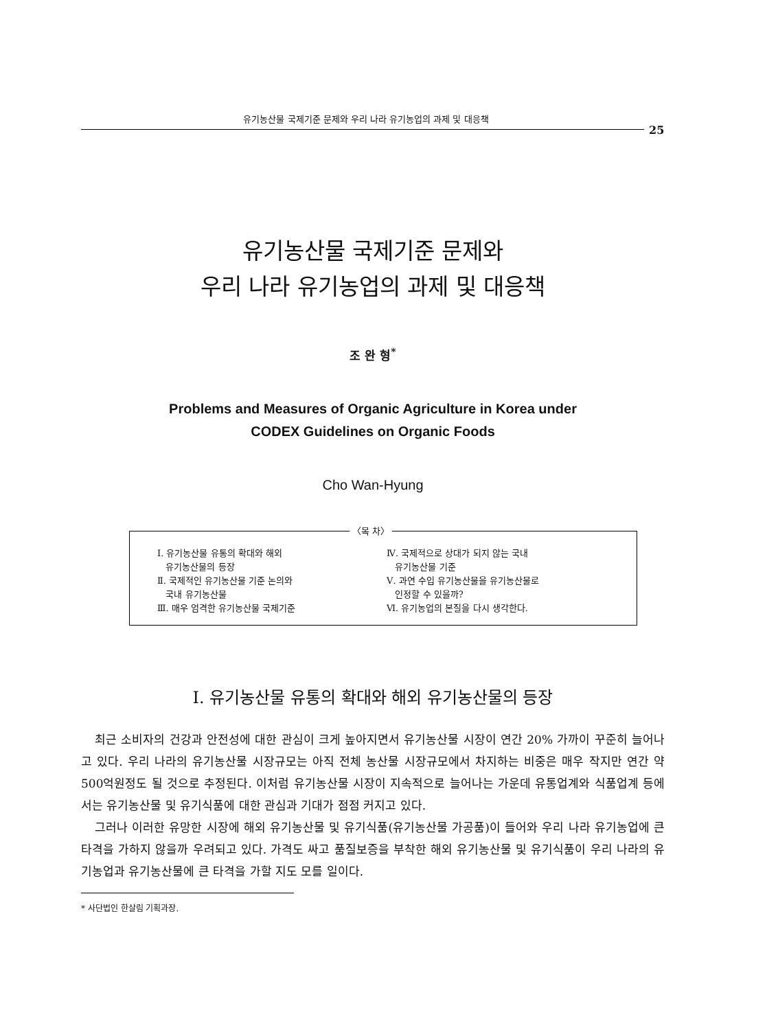유기농산물 국제기준 문제와 우리 나라 유기농업의 과제 및 대응책
25
유기농산물 국제기준 문제와
우리 나라 유기농업의 과제 및 대응책
조 완 형<sup>*</sup>
Problems and Measures of Organic Agriculture in Korea under
CODEX Guidelines on Organic Foods
Cho Wan-Hyung
〈목 차〉
Ⅰ. 유기농산물 유통의 확대와 해외
유기농산물의 등장
Ⅱ. 국제적인 유기농산물 기준 논의와
국내 유기농산물
Ⅲ. 매우 엄격한 유기농산물 국제기준
Ⅳ. 국제적으로 상대가 되지 않는 국내
유기농산물 기준
Ⅴ. 과연 수입 유기농산물을 유기농산물로
인정할 수 있을까?
Ⅵ. 유기농업의 본질을 다시 생각한다.
Ⅰ. 유기농산물 유통의 확대와 해외 유기농산물의 등장
최근 소비자의 건강과 안전성에 대한 관심이 크게 높아지면서 유기농산물 시장이 연간 20% 가까이 꾸준히 늘어나고 있다. 우리 나라의 유기농산물 시장규모는 아직 전체 농산물 시장규모에서 차지하는 비중은 매우 작지만 연간 약 500억원정도 될 것으로 추정된다. 이처럼 유기농산물 시장이 지속적으로 늘어나는 가운데 유통업계와 식품업계 등에서는 유기농산물 및 유기식품에 대한 관심과 기대가 점점 커지고 있다.
그러나 이러한 유망한 시장에 해외 유기농산물 및 유기식품(유기농산물 가공품)이 들어와 우리 나라 유기농업에 큰 타격을 가하지 않을까 우려되고 있다. 가격도 싸고 품질보증을 부착한 해외 유기농산물 및 유기식품이 우리 나라의 유기농업과 유기농산물에 큰 타격을 가할 지도 모를 일이다.
* 사단법인 한살림 기획과장.